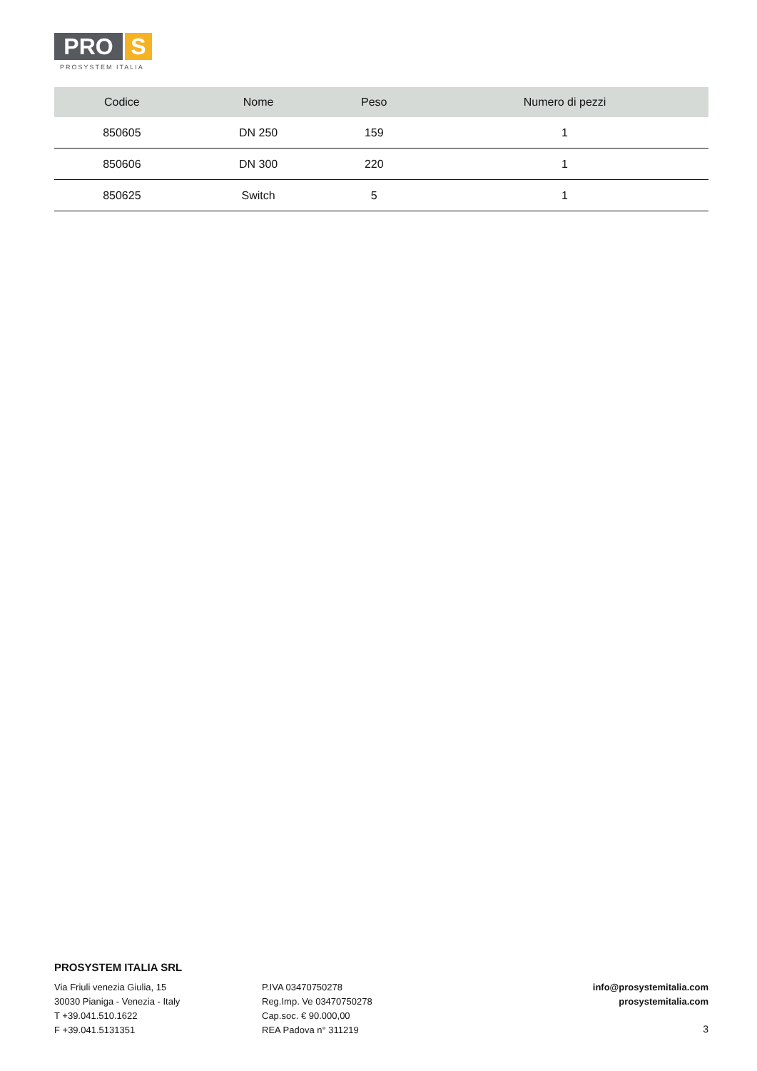PRO S
PROSYSTEM ITALIA
| Codice | Nome | Peso | Numero di pezzi |
| --- | --- | --- | --- |
| 850605 | DN 250 | 159 | 1 |
| 850606 | DN 300 | 220 | 1 |
| 850625 | Switch | 5 | 1 |
PROSYSTEM ITALIA SRL
Via Friuli venezia Giulia, 15
30030 Pianiga - Venezia - Italy
T +39.041.510.1622
F +39.041.5131351
P.IVA 03470750278
Reg.Imp. Ve 03470750278
Cap.soc. € 90.000,00
REA Padova n° 311219
info@prosystemitalia.com
prosystemitalia.com
3